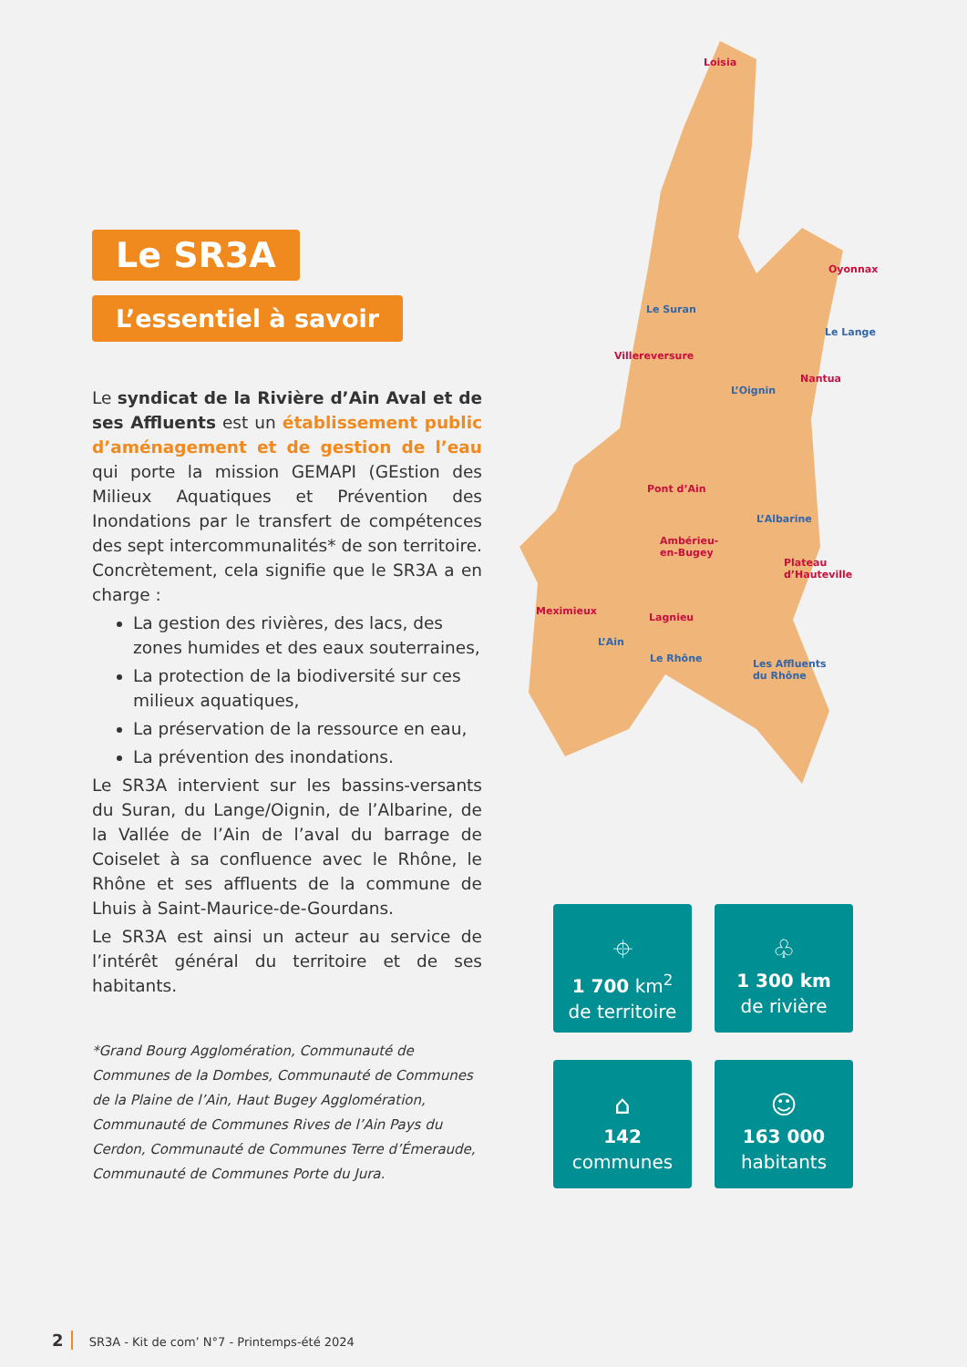Le SR3A
L’essentiel à savoir
Le syndicat de la Rivière d’Ain Aval et de ses Affluents est un établissement public d’aménagement et de gestion de l’eau qui porte la mission GEMAPI (GEstion des Milieux Aquatiques et Prévention des Inondations par le transfert de compétences des sept intercommunalités* de son territoire. Concrètement, cela signifie que le SR3A a en charge :
La gestion des rivières, des lacs, des zones humides et des eaux souterraines,
La protection de la biodiversité sur ces milieux aquatiques,
La préservation de la ressource en eau,
La prévention des inondations.
Le SR3A intervient sur les bassins-versants du Suran, du Lange/Oignin, de l’Albarine, de la Vallée de l’Ain de l’aval du barrage de Coiselet à sa confluence avec le Rhône, le Rhône et ses affluents de la commune de Lhuis à Saint-Maurice-de-Gourdans.
Le SR3A est ainsi un acteur au service de l’intérêt général du territoire et de ses habitants.
*Grand Bourg Agglomération, Communauté de Communes de la Dombes, Communauté de Communes de la Plaine de l’Ain, Haut Bugey Agglomération, Communauté de Communes Rives de l’Ain Pays du Cerdon, Communauté de Communes Terre d’Émeraude, Communauté de Communes Porte du Jura.
Loisia
Oyonnax
Le Suran
Le Lange
Villereversure
Nantua
L’Oignin
Pont d’Ain
L’Albarine
Ambérieu-
en-Bugey
Plateau
d’Hauteville
Meximieux
Lagnieu
L’Ain
Le Rhône Les Affluents
du Rhône
⌖
1 700 km<sup>2</sup>
de territoire
♧
1 300 km
de rivière
⌂
142
communes
☺
163 000
habitants
2 SR3A - Kit de com’ N°7 - Printemps-été 2024